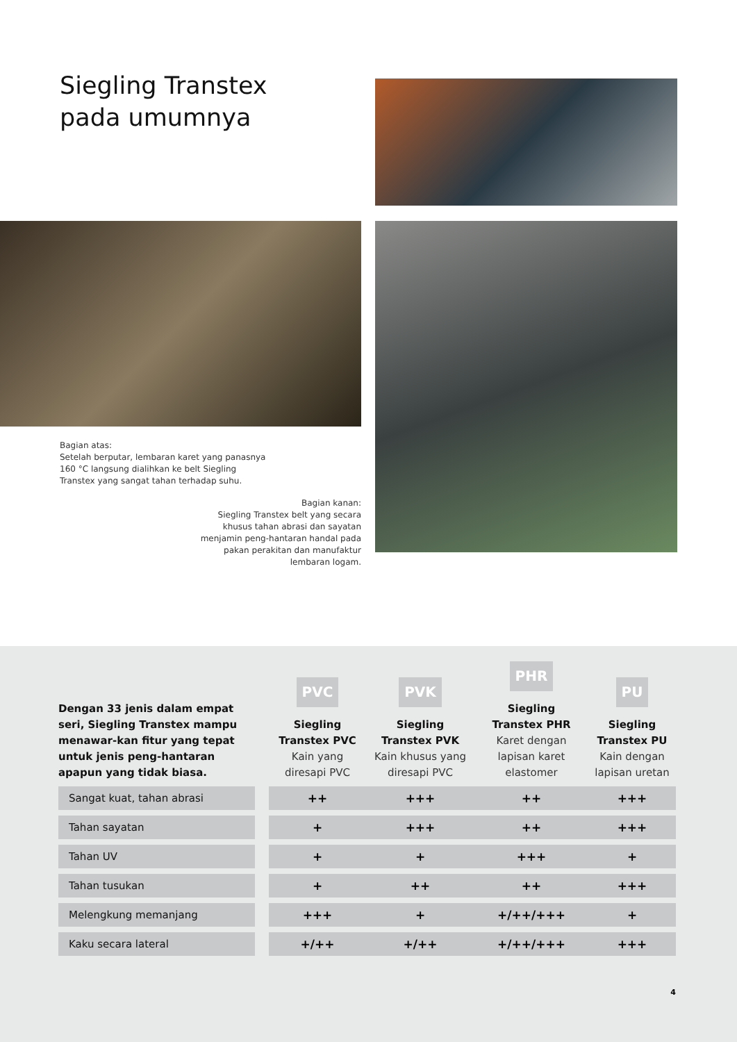Siegling Transtex
pada umumnya
Bagian atas:
Setelah berputar, lembaran karet yang panasnya 160 °C langsung dialihkan ke belt Siegling Transtex yang sangat tahan terhadap suhu.
Bagian kanan:
Siegling Transtex belt yang secara khusus tahan abrasi dan sayatan menjamin peng-hantaran handal pada pakan perakitan dan manufaktur lembaran logam.
| Dengan 33 jenis dalam empat seri, Siegling Transtex mampu menawar-kan fitur yang tepat untuk jenis peng-hantaran apapun yang tidak biasa. | | PVC Siegling Transtex PVC Kain yang diresapi PVC | PVK Siegling Transtex PVK Kain khusus yang diresapi PVC | PHR Siegling Transtex PHR Karet dengan lapisan karet elastomer | PU Siegling Transtex PU Kain dengan lapisan uretan |
| --- | --- | --- | --- | --- | --- |
| Sangat kuat, tahan abrasi | | ++ | +++ | ++ | +++ |
| Tahan sayatan | | + | +++ | ++ | +++ |
| Tahan UV | | + | + | +++ | + |
| Tahan tusukan | | + | ++ | ++ | +++ |
| Melengkung memanjang | | +++ | + | +/++/+++ | + |
| Kaku secara lateral | | +/++ | +/++ | +/++/+++ | +++ |
4